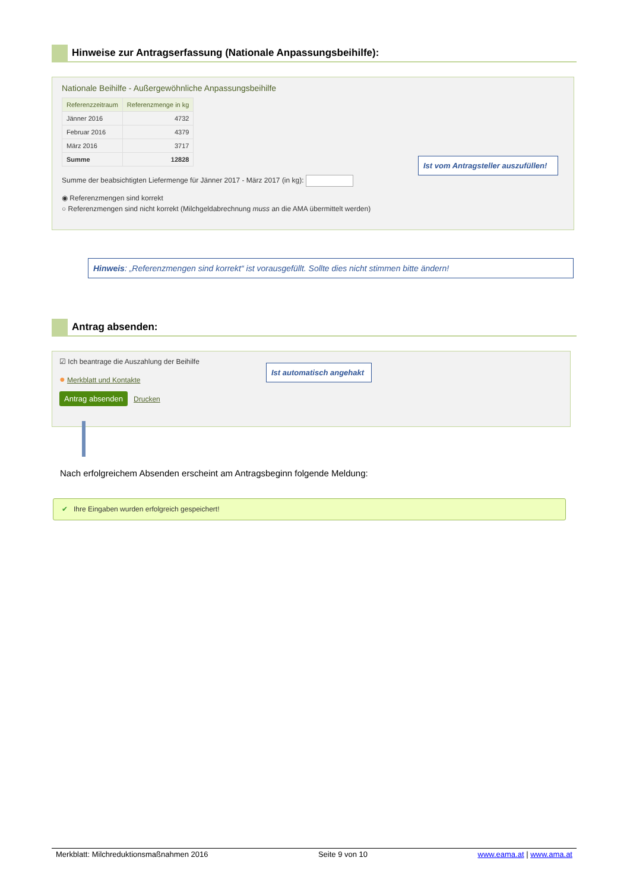Hinweise zur Antragserfassung (Nationale Anpassungsbeihilfe):
Nationale Beihilfe - Außergewöhnliche Anpassungsbeihilfe
| Referenzzeitraum | Referenzmenge in kg |
| --- | --- |
| Jänner 2016 | 4732 |
| Februar 2016 | 4379 |
| März 2016 | 3717 |
| Summe | 12828 |
Summe der beabsichtigten Liefermenge für Jänner 2017 - März 2017 (in kg):
◉ Referenzmengen sind korrekt
○ Referenzmengen sind nicht korrekt (Milchgeldabrechnung muss an die AMA übermittelt werden)
Ist vom Antragsteller auszufüllen!
Hinweis: „Referenzmengen sind korrekt“ ist vorausgefüllt. Sollte dies nicht stimmen bitte ändern!
Antrag absenden:
☑ Ich beantrage die Auszahlung der Beihilfe
● Merkblatt und Kontakte
Antrag absenden Drucken
Ist automatisch angehakt
Nach erfolgreichem Absenden erscheint am Antragsbeginn folgende Meldung:
✔ Ihre Eingaben wurden erfolgreich gespeichert!
Merkblatt: Milchreduktionsmaßnahmen 2016 Seite 9 von 10 www.eama.at | www.ama.at